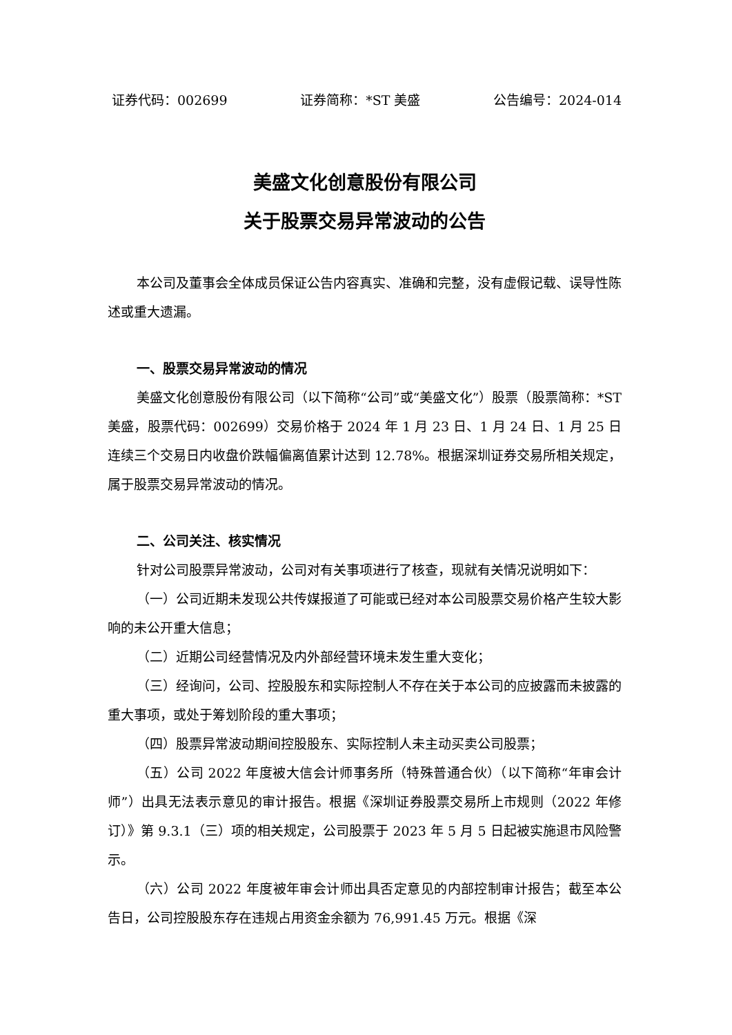证券代码：002699 证券简称：*ST 美盛 公告编号：2024-014
美盛文化创意股份有限公司
关于股票交易异常波动的公告
本公司及董事会全体成员保证公告内容真实、准确和完整，没有虚假记载、误导性陈述或重大遗漏。
一、股票交易异常波动的情况
美盛文化创意股份有限公司（以下简称“公司”或“美盛文化”）股票（股票简称：*ST 美盛，股票代码：002699）交易价格于 2024 年 1 月 23 日、1 月 24 日、1 月 25 日连续三个交易日内收盘价跌幅偏离值累计达到 12.78%。根据深圳证券交易所相关规定，属于股票交易异常波动的情况。
二、公司关注、核实情况
针对公司股票异常波动，公司对有关事项进行了核查，现就有关情况说明如下：
（一）公司近期未发现公共传媒报道了可能或已经对本公司股票交易价格产生较大影响的未公开重大信息；
（二）近期公司经营情况及内外部经营环境未发生重大变化；
（三）经询问，公司、控股股东和实际控制人不存在关于本公司的应披露而未披露的重大事项，或处于筹划阶段的重大事项；
（四）股票异常波动期间控股股东、实际控制人未主动买卖公司股票；
（五）公司 2022 年度被大信会计师事务所（特殊普通合伙）（以下简称“年审会计师”）出具无法表示意见的审计报告。根据《深圳证券股票交易所上市规则（2022 年修订）》第 9.3.1（三）项的相关规定，公司股票于 2023 年 5 月 5 日起被实施退市风险警示。
（六）公司 2022 年度被年审会计师出具否定意见的内部控制审计报告；截至本公告日，公司控股股东存在违规占用资金余额为 76,991.45 万元。根据《深